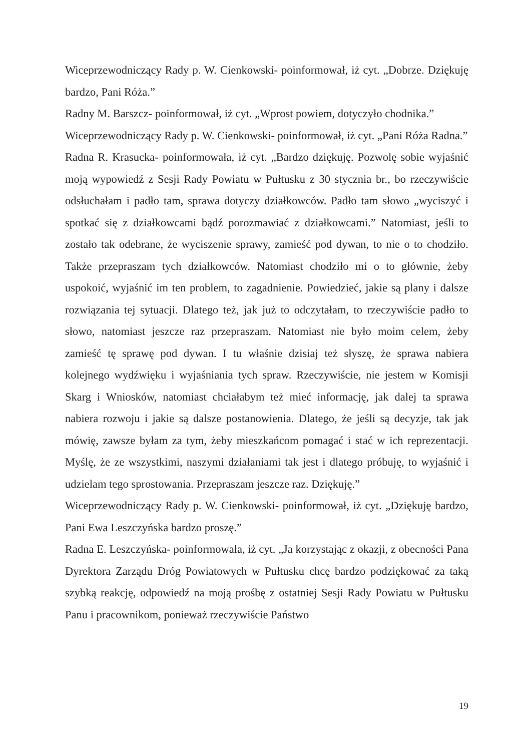Wiceprzewodniczący Rady p. W. Cienkowski- poinformował, iż cyt. „Dobrze. Dziękuję bardzo, Pani Róża.”
Radny M. Barszcz- poinformował, iż cyt. „Wprost powiem, dotyczyło chodnika.”
Wiceprzewodniczący Rady p. W. Cienkowski- poinformował, iż cyt. „Pani Róża Radna.”
Radna R. Krasucka- poinformowała, iż cyt. „Bardzo dziękuję. Pozwolę sobie wyjaśnić moją wypowiedź z Sesji Rady Powiatu w Pułtusku z 30 stycznia br., bo rzeczywiście odsłuchałam i padło tam, sprawa dotyczy działkowców. Padło tam słowo „wyciszyć i spotkać się z działkowcami bądź porozmawiać z działkowcami.” Natomiast, jeśli to zostało tak odebrane, że wyciszenie sprawy, zamieść pod dywan, to nie o to chodziło. Także przepraszam tych działkowców. Natomiast chodziło mi o to głównie, żeby uspokoić, wyjaśnić im ten problem, to zagadnienie. Powiedzieć, jakie są plany i dalsze rozwiązania tej sytuacji. Dlatego też, jak już to odczytałam, to rzeczywiście padło to słowo, natomiast jeszcze raz przepraszam. Natomiast nie było moim celem, żeby zamieść tę sprawę pod dywan. I tu właśnie dzisiaj też słyszę, że sprawa nabiera kolejnego wydźwięku i wyjaśniania tych spraw. Rzeczywiście, nie jestem w Komisji Skarg i Wniosków, natomiast chciałabym też mieć informację, jak dalej ta sprawa nabiera rozwoju i jakie są dalsze postanowienia. Dlatego, że jeśli są decyzje, tak jak mówię, zawsze byłam za tym, żeby mieszkańcom pomagać i stać w ich reprezentacji. Myślę, że ze wszystkimi, naszymi działaniami tak jest i dlatego próbuję, to wyjaśnić i udzielam tego sprostowania. Przepraszam jeszcze raz. Dziękuję.”
Wiceprzewodniczący Rady p. W. Cienkowski- poinformował, iż cyt. „Dziękuję bardzo, Pani Ewa Leszczyńska bardzo proszę.”
Radna E. Leszczyńska- poinformowała, iż cyt. „Ja korzystając z okazji, z obecności Pana Dyrektora Zarządu Dróg Powiatowych w Pułtusku chcę bardzo podziękować za taką szybką reakcję, odpowiedź na moją prośbę z ostatniej Sesji Rady Powiatu w Pułtusku Panu i pracownikom, ponieważ rzeczywiście Państwo
19